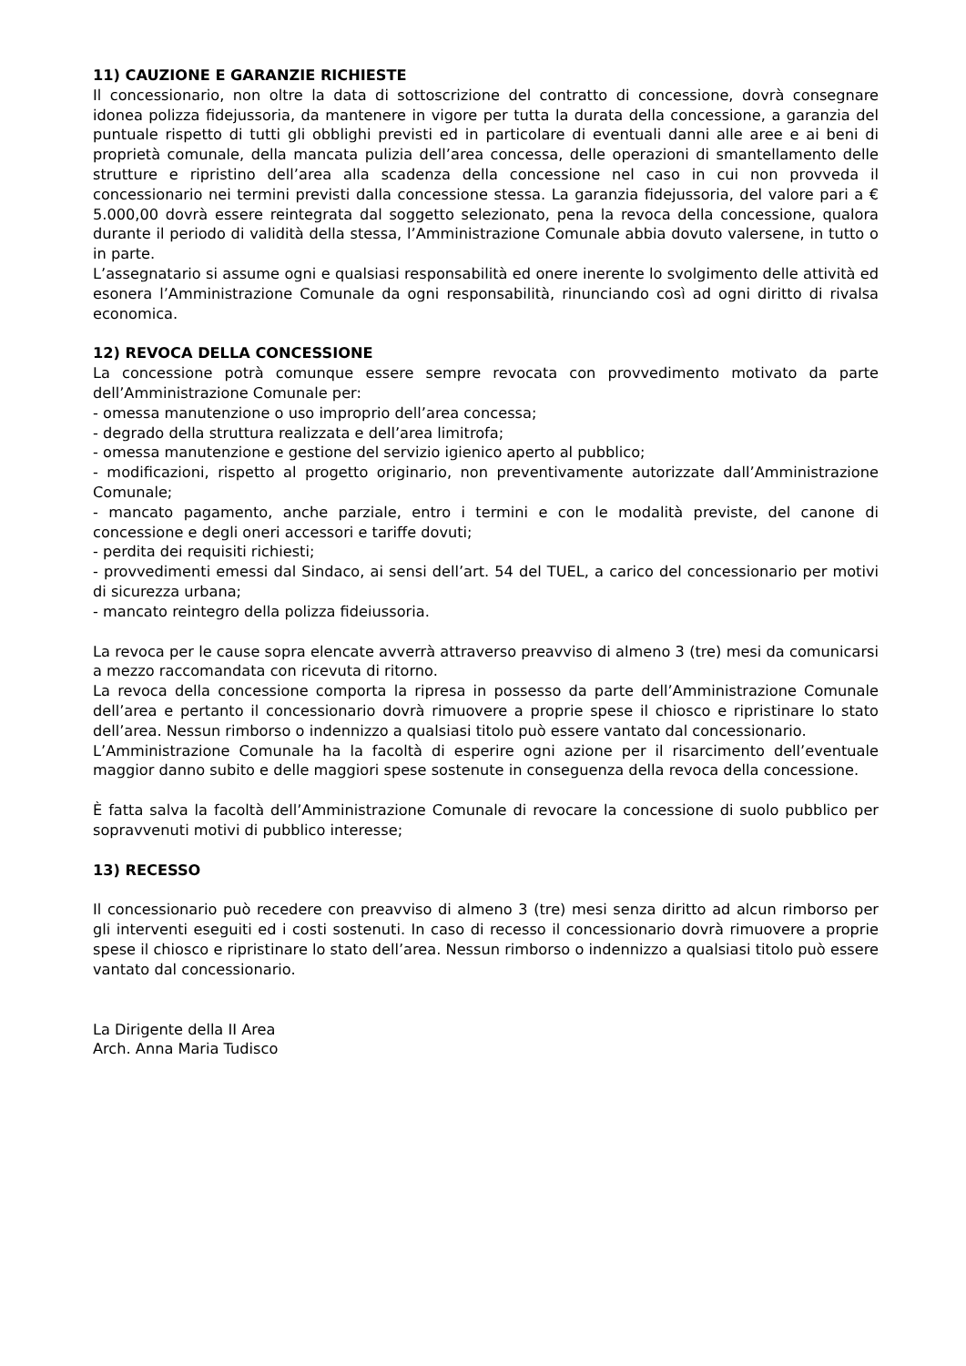11) CAUZIONE E GARANZIE RICHIESTE
Il concessionario, non oltre la data di sottoscrizione del contratto di concessione, dovrà consegnare idonea polizza fidejussoria, da mantenere in vigore per tutta la durata della concessione, a garanzia del puntuale rispetto di tutti gli obblighi previsti ed in particolare di eventuali danni alle aree e ai beni di proprietà comunale, della mancata pulizia dell’area concessa, delle operazioni di smantellamento delle strutture e ripristino dell’area alla scadenza della concessione nel caso in cui non provveda il concessionario nei termini previsti dalla concessione stessa. La garanzia fidejussoria, del valore pari a € 5.000,00 dovrà essere reintegrata dal soggetto selezionato, pena la revoca della concessione, qualora durante il periodo di validità della stessa, l’Amministrazione Comunale abbia dovuto valersene, in tutto o in parte.
L’assegnatario si assume ogni e qualsiasi responsabilità ed onere inerente lo svolgimento delle attività ed esonera l’Amministrazione Comunale da ogni responsabilità, rinunciando così ad ogni diritto di rivalsa economica.
12) REVOCA DELLA CONCESSIONE
La concessione potrà comunque essere sempre revocata con provvedimento motivato da parte dell’Amministrazione Comunale per:
- omessa manutenzione o uso improprio dell’area concessa;
- degrado della struttura realizzata e dell’area limitrofa;
- omessa manutenzione e gestione del servizio igienico aperto al pubblico;
- modificazioni, rispetto al progetto originario, non preventivamente autorizzate dall’Amministrazione Comunale;
- mancato pagamento, anche parziale, entro i termini e con le modalità previste, del canone di concessione e degli oneri accessori e tariffe dovuti;
- perdita dei requisiti richiesti;
- provvedimenti emessi dal Sindaco, ai sensi dell’art. 54 del TUEL, a carico del concessionario per motivi di sicurezza urbana;
- mancato reintegro della polizza fideiussoria.
La revoca per le cause sopra elencate avverrà attraverso preavviso di almeno 3 (tre) mesi da comunicarsi a mezzo raccomandata con ricevuta di ritorno.
La revoca della concessione comporta la ripresa in possesso da parte dell’Amministrazione Comunale dell’area e pertanto il concessionario dovrà rimuovere a proprie spese il chiosco e ripristinare lo stato dell’area. Nessun rimborso o indennizzo a qualsiasi titolo può essere vantato dal concessionario.
L’Amministrazione Comunale ha la facoltà di esperire ogni azione per il risarcimento dell’eventuale maggior danno subito e delle maggiori spese sostenute in conseguenza della revoca della concessione.
È fatta salva la facoltà dell’Amministrazione Comunale di revocare la concessione di suolo pubblico per sopravvenuti motivi di pubblico interesse;
13) RECESSO
Il concessionario può recedere con preavviso di almeno 3 (tre) mesi senza diritto ad alcun rimborso per gli interventi eseguiti ed i costi sostenuti. In caso di recesso il concessionario dovrà rimuovere a proprie spese il chiosco e ripristinare lo stato dell’area. Nessun rimborso o indennizzo a qualsiasi titolo può essere vantato dal concessionario.
La Dirigente della II Area
Arch. Anna Maria Tudisco